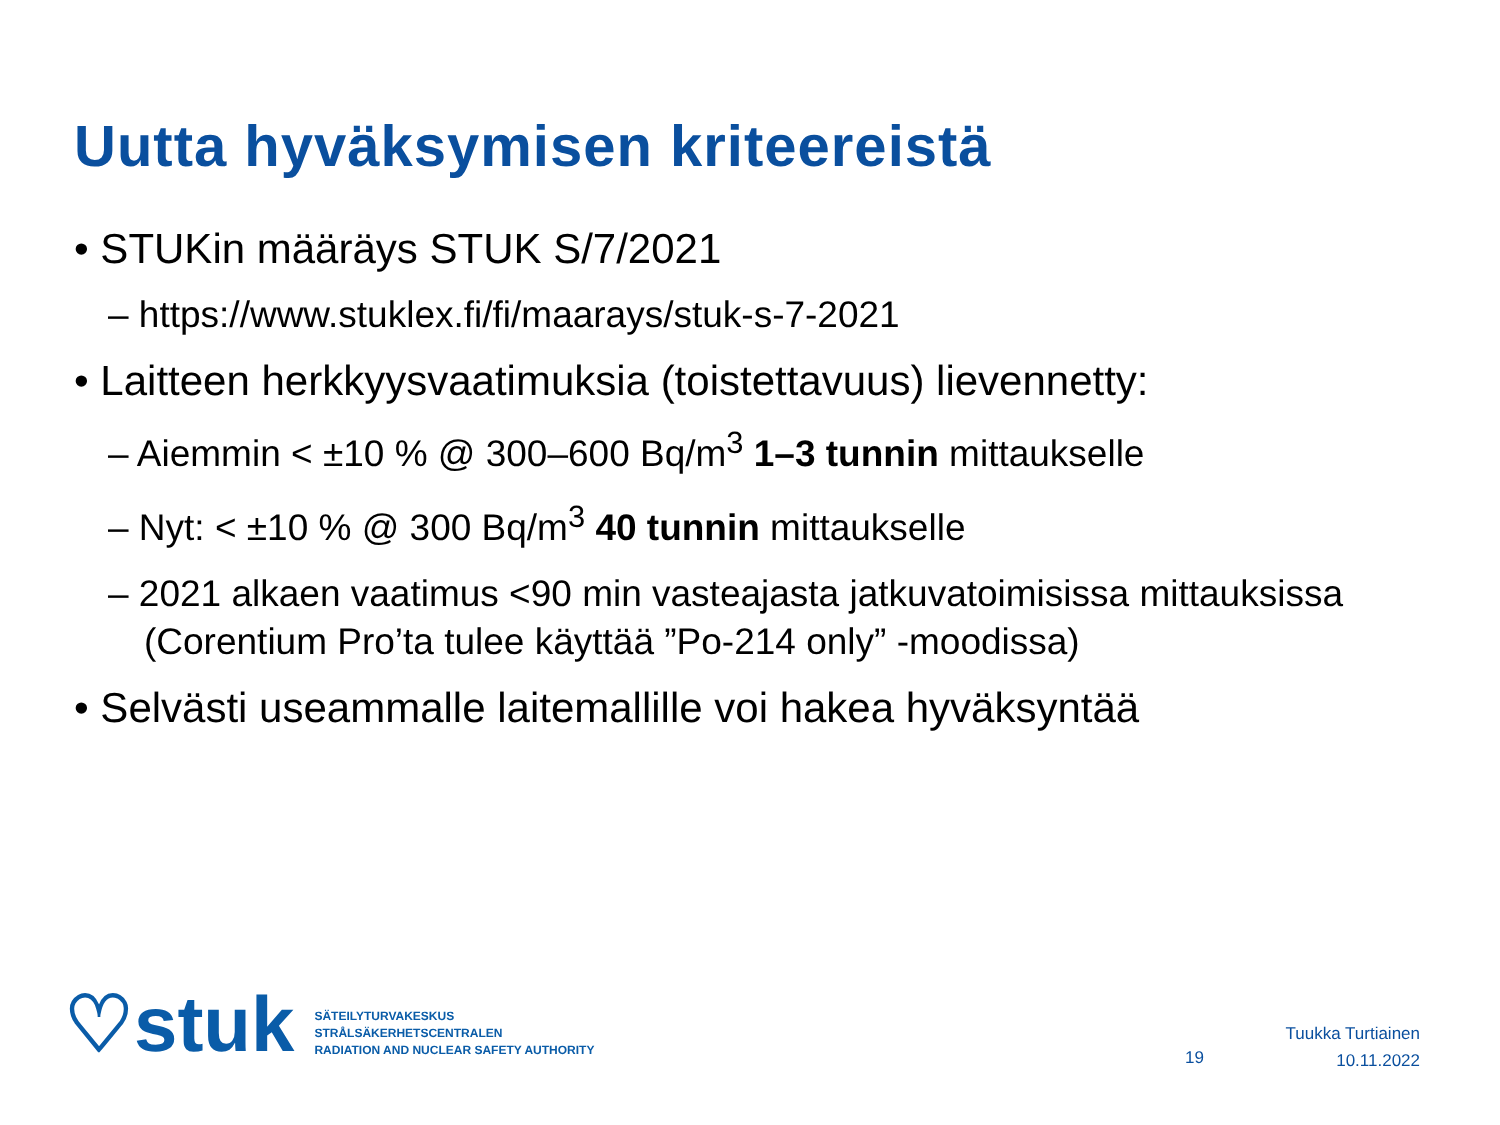Uutta hyväksymisen kriteereistä
• STUKin määräys STUK S/7/2021
– https://www.stuklex.fi/fi/maarays/stuk-s-7-2021
• Laitteen herkkyysvaatimuksia (toistettavuus) lievennetty:
– Aiemmin < ±10 % @ 300–600 Bq/m<sup>3</sup> 1–3 tunnin mittaukselle
– Nyt: < ±10 % @ 300 Bq/m<sup>3</sup> 40 tunnin mittaukselle
– 2021 alkaen vaatimus <90 min vasteajasta jatkuvatoimisissa mittauksissa (Corentium Pro’ta tulee käyttää ”Po-214 only” -moodissa)
• Selvästi useammalle laitemallille voi hakea hyväksyntää
♡stuk
SÄTEILYTURVAKESKUS
STRÅLSÄKERHETSCENTRALEN
RADIATION AND NUCLEAR SAFETY AUTHORITY
19
Tuukka Turtiainen
10.11.2022